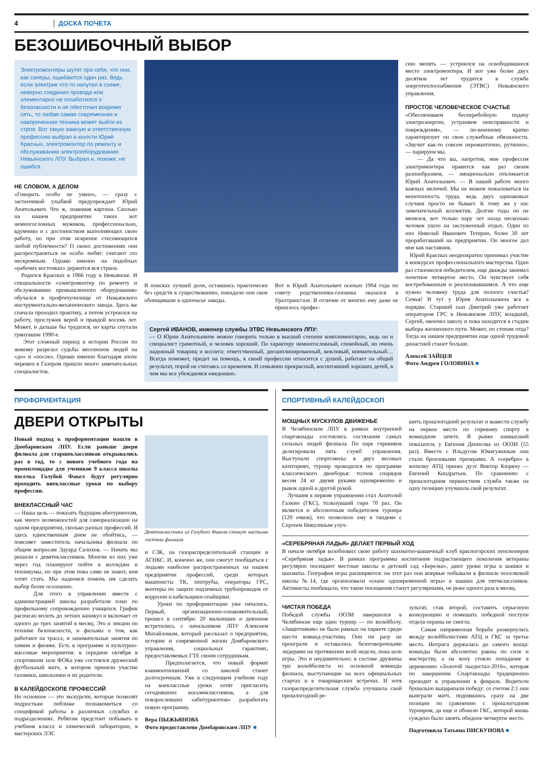4 ДОСКА ПОЧЕТА
БЕЗОШИБОЧНЫЙ ВЫБОР
Электромонтеры шутят про себя, что они, как саперы, ошибаются один раз. Ведь если электрик что-то напутал в схеме, неверно соединил провода или элементарно не позаботился о безопасности и не обесточил вовремя сеть, то любая самая современная и навороченная техника может выйти из строя. Вот такую важную и ответственную профессию выбрал в юности Юрий Красных, электромонтер по ремонту и обслуживанию электрооборудования Невьянского ЛПУ. Выбрал и, похоже, не ошибся.
НЕ СЛОВОМ, А ДЕЛОМ
«Говорить особо не умею», — сразу с застенчивой улыбкой предупреждает Юрий Анатольевич. Что ж, знакомая картина. Сколько на нашем предприятии таких вот немногословных мужиков, профессионально, вдумчиво и с достоинством выполняющих свою работу, но при этом искренне стесняющихся любой публичности? О своих достижениях они распространяться не особо любят: считают это нескромным. Однако именно на подобных «рабочих косточках» держится вся страна.
Родился Красных в 1966 году в Невьянске. И специальности «электромонтер по ремонту и обслуживанию промышленного оборудования» обучался в профтехучилище от Невьянского инструментально-механического завода. Здесь же сначала проходил практику, а потом устроился на работу, прослужив верой и правдой восемь лет. Может, и дальше бы трудился, но карты спутали грянувшие 1990-е.
Этот сложный период в истории России по живому разрезал судьбы миллионов людей на «до» и «после». Однако именно благодаря эпохе перемен в Газпром пришло много замечательных специалистов.
В поисках лучшей доли, оставшись практически без средств к существованию, покидали они свои обнищавшие в одночасье заводы.
Вот и Юрий Анатольевич осенью 1994 года по совету родственника-газовика оказался в Уралтрансгазе. В отличие от многих ему даже не пришлось профес-
Сергей ИВАНОВ, инженер службы ЭТВС Невьянского ЛПУ:
— О Юрии Анатольевиче можно говорить только в высшей степени комплиментарно, ведь он и специалист грамотный, и человек хороший. По характеру немногословный, спокойный, но очень надежный товарищ и коллега: ответственный, дисциплинированный, вежливый, внимательный… Всегда поможет, придет на помощь, к своей профессии относится с душой, работает на общий результат, порой не считаясь со временем. И семьянин прекрасный, воспитавший хороших детей, в чем мы все убеждаемся ежедневно.
сию менять — устроился на освободившееся место электромонтера. И вот уже более двух десятков лет трудится в службе энерготеплоснабжения (ЭТВС) Невьянского управления.
ПРОСТОЕ ЧЕЛОВЕЧЕСКОЕ СЧАСТЬЕ
«Обеспечиваем бесперебойную подачу электроэнергии, устраняем неисправности и повреждения», — по-военному кратко характеризует он свои служебные обязанности. «Звучит как-то совсем неромантично, рутинно», — парируем мы.
— Да что вы, напротив, мне профессия электромонтера нравится как раз своим разнообразием, — эмоционально откликается Юрий Анатольевич. — В нашей работе много важных мелочей. Мы не можем пожаловаться на монотонность труда, ведь двух одинаковых случаев просто не бывает. К тому же у нас замечательный коллектив. Долгие годы он не менялся, вот только пару лет назад несколько человек ушло на заслуженный отдых. Один из них Николай Иванович Тетерин, более 30 лет проработавший на предприятии. Он многое дал мне как наставник.
Юрий Красных неоднократно принимал участие в конкурсах профессионального мастерства. Один раз становился победителем, еще дважды занимал почетное четвертое место. Он чувствует себя востребованным и реализовавшимся. А что еще нужно человеку труда для полного счастья? Семья! И тут у Юрия Анатольевича все в порядке. Старший сын Дмитрий уже работает оператором ГРС в Невьянском ЛПУ, младший, Сергей, окончил школу и пока находится в стадии выбора жизненного пути. Может, по стопам отца? Тогда на нашем предприятии еще одной трудовой династией станет больше.
Алексей ЗАЙЦЕВ
Фото Андрея ГОЛОВИНА ■
ПРОФОРИЕНТАЦИЯ
ДВЕРИ ОТКРЫТЫ
Новый подход к профориентации нашли в Домбаровском ЛПУ. Если раньше двери филиала для старшеклассников открывались раз в год, то с нового учебного года на промплощадке для учеников 9 класса школы поселка Голубой Факел будут регулярно проходить внеклассные уроки по выбору профессии.
ВНЕКЛАССНЫЙ ЧАС
— Наша цель — показать будущим абитуриентам, как много возможностей для самореализации на одном предприятии, сколько разных профессий. И здесь единственным днем не обойтись, — поясняет заместитель начальника филиала по общим вопросам Эдуард Салихов. — Начать мы решили с девятиклассников. Многие из них уже через год планируют пойти в колледжи и техникумы, но при этом пока сами не знают, кем хотят стать. Мы надеемся помочь им сделать выбор более осознанно.
Для этого в управлении вместе с администрацией школы разработали план по профильному сопровождению учащихся. График расписан вплоть до летних каникул и включает от одного до трех занятий в месяц. Это и лекции по технике безопасности, и фильмы о том, как работают на трассе, и занимательные занятия по химии и физике. Есть в программе и культурно-массовые мероприятия: в середине октября в спортивном зале ФОКа уже состоялся дружеский футбольный матч, в котором приняли участие газовики, школьники и их родители.
В КАЛЕЙДОСКОПЕ ПРОФЕССИЙ
Но основное — это экскурсии, которые позволят подросткам поближе познакомиться со спецификой работы в различных службах и подразделениях. Ребятам предстоит побывать в учебном классе и химической лаборатории, в мастерских ЛЭС
Девятиклассники из Голубого Факела станут частыми гостями филиала
и СЗК, на газораспределительной станции и АГНКС. И, конечно же, они смогут пообщаться с людьми наиболее распространенных на нашем предприятии профессий, среди которых машинисты ТК, линтрубы, операторы ГРС, монтеры по защите подземных трубопроводов от коррозии и кабельщики-спайщики.
Уроки по профориентации уже начались. Первый, организационно-ознакомительный, прошел в сентябре: 20 мальчишек и девчонок встретились с начальником ЛПУ Алексеем Михайловым, который рассказал о предприятии, истории и современной жизни Домбаровского управления, социальных гарантиях, предоставляемых ГТЕ своим сотрудникам.
Предполагается, что новый формат взаимоотношений со школой станет долгосрочным. Уже в следующем учебном году на внеклассные уроки хотят пригласить сегодняшних восьмиклассников, а для повзрослевших «абитуриентов» разработать новую программу.
Вера ПЫЖЬЯНОВА
Фото предоставлено Домбаровским ЛПУ ■
СПОРТИВНЫЙ КАЛЕЙДОСКОП
МОЩНЫХ МУСКУЛОВ ДВИЖЕНЬЕ
В Челябинском ЛПУ в рамках внутренней спартакиады состоялись состязания самых сильных людей филиала. По паре гиревиков делегировали пять служб управления. Выступали спортсмены в двух весовых категориях, турнир проводился по программе классического двоеборья: толчок снарядов весом 24 кг двумя руками одновременно и рывок одной и другой рукой.
Лучшим в первом упражнении стал Анатолий Галкин (ГКС), толкнувший гири 70 раз. Он является и абсолютным победителем турнира (120 очков), что позволило ему в тандеме с Сергеем Никулиным улуч-
шить прошлогодний результат и вывести службу на первое место по гиревому спорту в командном зачете. В рывке наивысший показатель у Евгения Денисова из ООЗИ (55 раз). Вместе с Ильдусом Юмагужиным они стали бронзовыми призерами. А «серебро» в копилку АТЦ принес дуэт Виктор Кюркчу — Евгений Кондратьев. По сравнению с прошлогодним первенством служба также на одну позицию улучшила свой результат.
«СЕРЕБРЯНАЯ ЛАДЬЯ» ДЕЛАЕТ ПЕРВЫЙ ХОД
В начале октября возобновил свою работу шахматно-шашечный клуб красногорских пенсионеров «Серебряная ладья». В рамках программы воспитания подрастающего поколения ветераны регулярно посещают местные школы и детский сад «Березка», дают уроки игры в шашки и шахматы. География игры расширяется: на этот раз они впервые побывали в филиале поселковой школы №14, где организовали «сеанс одновременной игры» в шашки для пятиклассников. Активисты пообещали, что такие посещения станут регулярными, не реже одного раза в месяц.
ЧИСТАЯ ПОБЕДА
Победой службы ООЗИ завершился в Челябинске еще один турнир — по волейболу. «Защитникам» не было равных на паркете среди шести команд-участниц. Они ни разу не проиграли и оставались безоговорочными лидерами на протяжении всей недели, пока шли игры. Это и неудивительно: в составе дружины три волейболиста из основной команды филиала, выступающие на всех официальных стартах и в товарищеских встречах. И хотя газораспределительная служба улучшила свой прошлогодний ре-
зультат, став второй, составить серьезную конкуренцию и помешать победной поступи отдела охраны не смогла.
Самая напряженная борьба развернулась между волейболистами АТЦ и ГКС за третье место. Интрига держалась до самого конца: команды были абсолютно равны по силе и мастерству, а на кону стояло попадание в церемонию «Золотой пьедестал-2016», которая по завершении Спартакиады традиционно проходит в управлении в феврале. Водители буквально выцарапали победу: со счетом 2:1 они выиграли матч, поднявшись сразу на две позиции по сравнению с прошлогодним турниром, да еще и обошли ГКС, которой вновь суждено было занять обидное четвертое место.
Подготовила Татьяна ПИСКУНОВА ■